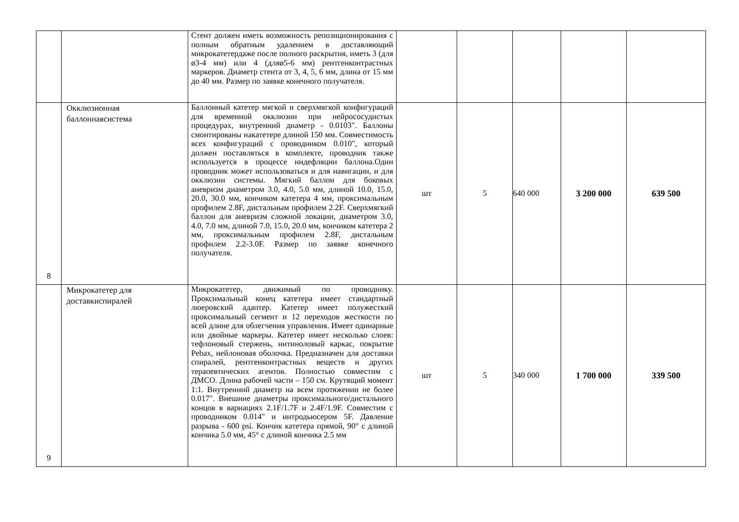| | | Стент должен иметь возможность репозиционирования с полным обратным удалением в доставляющий микрокатетердаже после полного раскрытия, иметь 3 (для ø3-4 мм) или 4 (дляø5-6 мм) рентгенконтрастных маркеров. Диаметр стента от 3, 4, 5, 6 мм, длина от 15 мм до 40 мм. Размер по заявке конечного получателя. | | | | | |
| 8 | Окклюзионная баллоннаясистема | Баллонный катетер мягкой и сверхмягкой конфигураций для временной окклюзии при нейрососудистых процедурах, внутренний диаметр - 0.0103". Баллоны смонтированы накатетере длиной 150 мм. Совместимость всех конфигураций с проводником 0.010", который должен поставляться в комплекте, проводник также используется в процессе индефляции баллона.Один проводник может использоваться и для навигации, и для окклюзии системы. Мягкий баллон для боковых аневризм диаметром 3.0, 4.0, 5.0 мм, длиной 10.0, 15.0, 20.0, 30.0 мм, кончиком катетера 4 мм, проксимальным профилем 2.8F, дистальным профилем 2.2F. Сверхмягкий баллон для аневризм сложной локации, диаметром 3.0, 4.0, 7.0 мм, длиной 7.0, 15.0, 20.0 мм, кончиком катетера 2 мм, проксимальным профилем 2.8F, дистальным профилем 2.2-3.0F. Размер по заявке конечного получателя. | шт | 5 | 640 000 | 3 200 000 | 639 500 |
| 9 | Микрокатетер для доставкиспиралей | Микрокатетер, движимый по проводнику. Проксимальный конец катетера имеет стандартный люеровский адаптер. Катетер имеет полужесткий проксимальный сегмент и 12 переходов жесткости по всей длине для облегчения управления. Имеет одинарные или двойные маркеры. Катетер имеет несколько слоев: тефлоновый стержень, нитиноловый каркас, покрытие Pebax, нейлоновая оболочка. Предназначен для доставки спиралей, рентгенконтрастных веществ и других терапевтических агентов. Полностью совместим с ДМСО. Длина рабочей части – 150 см. Крутящий момент 1:1. Внутренний диаметр на всем протяжении не более 0.017". Внешние диаметры проксимального/дистального концов в вариациях 2.1F/1.7F и 2.4F/1.9F. Совместим с проводником 0.014" и интродьюсером 5F. Давление разрыва - 600 psi. Кончик катетера прямой, 90° с длиной кончика 5.0 мм, 45° с длиной кончика 2.5 мм | шт | 5 | 340 000 | 1 700 000 | 339 500 |